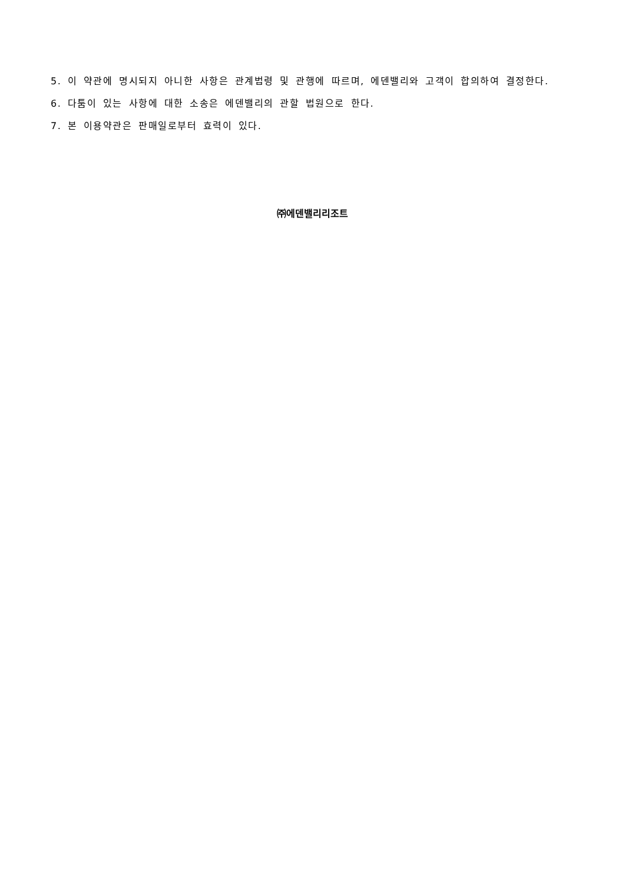5. 이 약관에 명시되지 아니한 사항은 관계법령 및 관행에 따르며, 에덴밸리와 고객이 합의하여 결정한다.
6. 다툼이 있는 사항에 대한 소송은 에덴밸리의 관할 법원으로 한다.
7. 본 이용약관은 판매일로부터 효력이 있다.
㈜에덴밸리리조트